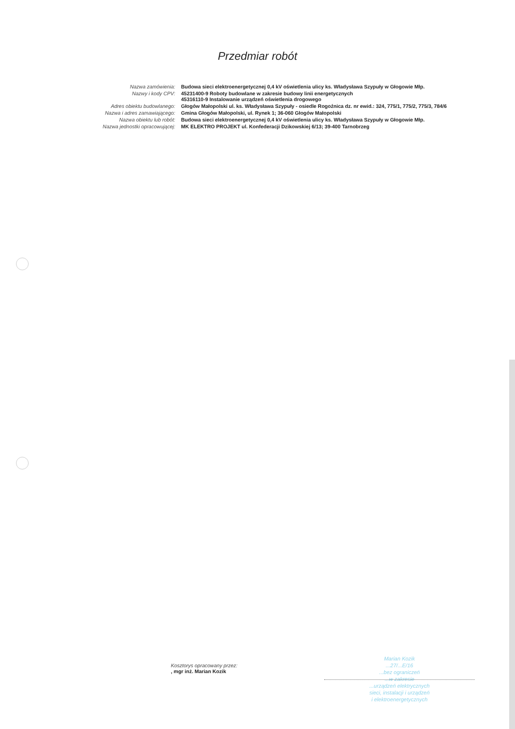Przedmiar robót
| Nazwa zamówienia: | Budowa sieci elektroenergetycznej 0,4 kV oświetlenia ulicy ks. Władysława Szypuły w Głogowie Młp. |
| Nazwy i kody CPV: | 45231400-9 Roboty budowlane w zakresie budowy linii energetycznych 45316110-9 Instalowanie urządzeń oświetlenia drogowego |
| Adres obiektu budowlanego: | Głogów Małopolski ul. ks. Władysława Szypuły - osiedle Rogoźnica dz. nr ewid.: 324, 775/1, 775/2, 775/3, 784/6 |
| Nazwa i adres zamawiającego: | Gmina Głogów Małopolski, ul. Rynek 1; 36-060 Głogów Małopolski |
| Nazwa obiektu lub robót: | Budowa sieci elektroenergetycznej 0,4 kV oświetlenia ulicy ks. Władysława Szypuły w Głogowie Młp. |
| Nazwa jednostki opracowującej: | MK ELEKTRO PROJEKT ul. Konfederacji Dzikowskiej 6/13; 39-400 Tarnobrzeg |
Kosztorys opracowany przez:
, mgr inż. Marian Kozik
Marian Kozik
...27/...E/16
...bez ograniczeń
...w zakresie
...urządzeń elektrycznych
sieci, instalacji i urządzeń
i elektroenergetycznych